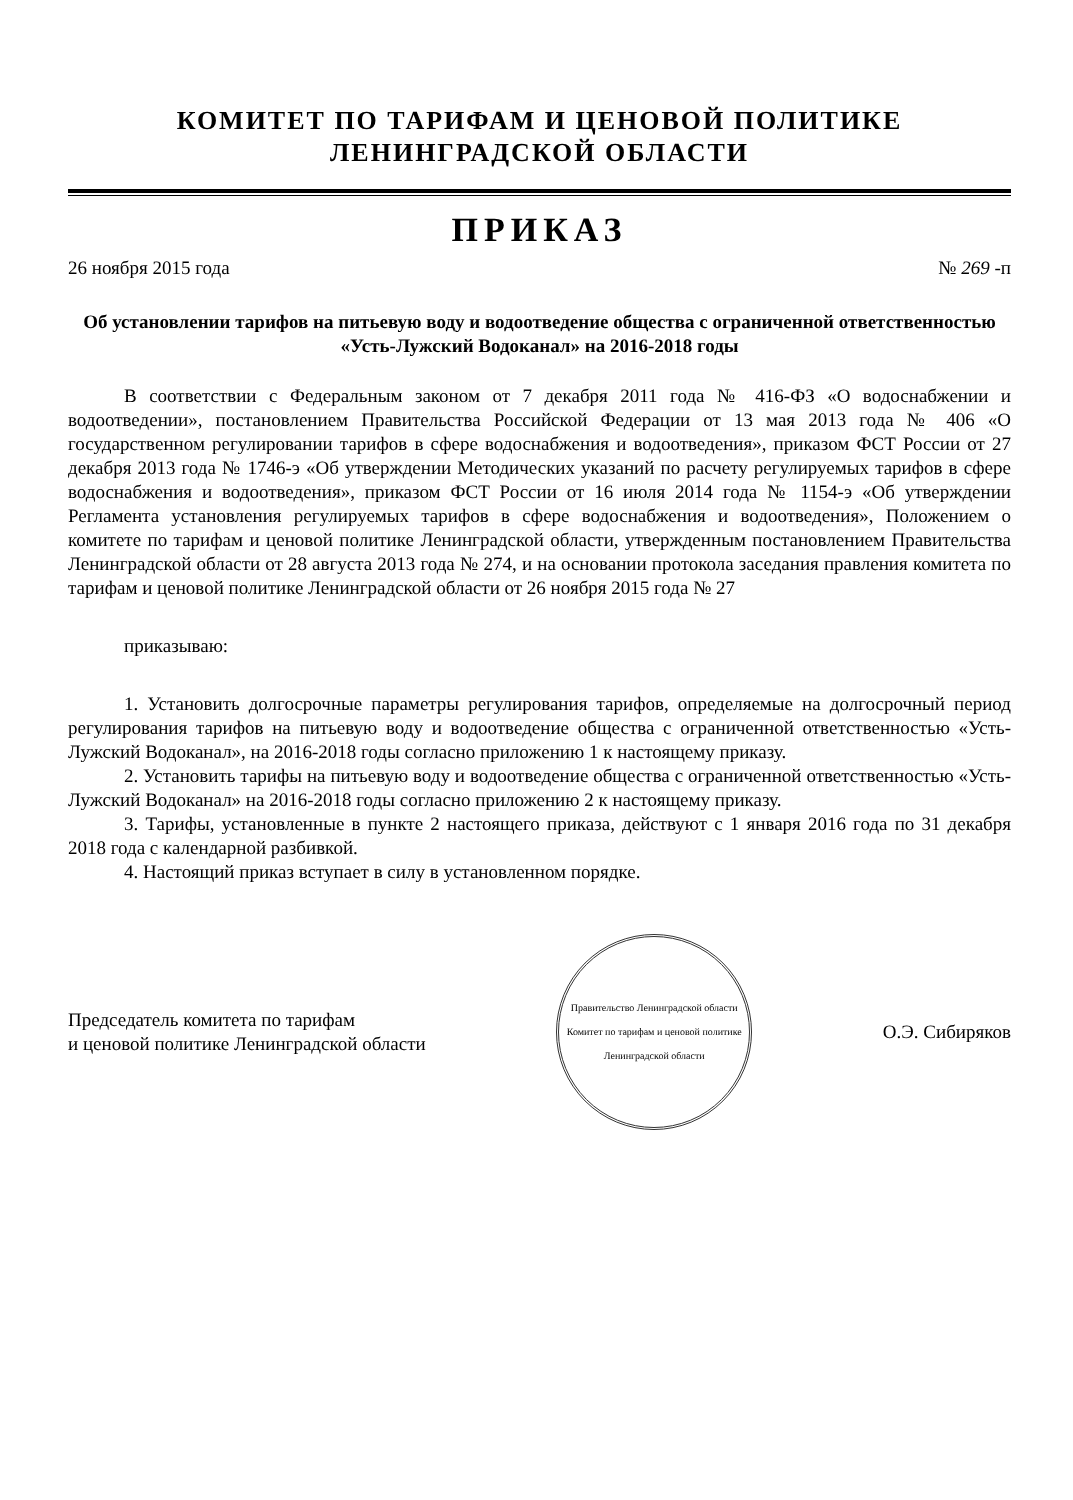КОМИТЕТ ПО ТАРИФАМ И ЦЕНОВОЙ ПОЛИТИКЕ
ЛЕНИНГРАДСКОЙ ОБЛАСТИ
ПРИКАЗ
26 ноября 2015 года № 269 -п
Об установлении тарифов на питьевую воду и водоотведение общества с ограниченной ответственностью «Усть-Лужский Водоканал» на 2016-2018 годы
В соответствии с Федеральным законом от 7 декабря 2011 года № 416-ФЗ «О водоснабжении и водоотведении», постановлением Правительства Российской Федерации от 13 мая 2013 года № 406 «О государственном регулировании тарифов в сфере водоснабжения и водоотведения», приказом ФСТ России от 27 декабря 2013 года № 1746-э «Об утверждении Методических указаний по расчету регулируемых тарифов в сфере водоснабжения и водоотведения», приказом ФСТ России от 16 июля 2014 года № 1154-э «Об утверждении Регламента установления регулируемых тарифов в сфере водоснабжения и водоотведения», Положением о комитете по тарифам и ценовой политике Ленинградской области, утвержденным постановлением Правительства Ленинградской области от 28 августа 2013 года № 274, и на основании протокола заседания правления комитета по тарифам и ценовой политике Ленинградской области от 26 ноября 2015 года № 27
приказываю:
1. Установить долгосрочные параметры регулирования тарифов, определяемые на долгосрочный период регулирования тарифов на питьевую воду и водоотведение общества с ограниченной ответственностью «Усть-Лужский Водоканал», на 2016-2018 годы согласно приложению 1 к настоящему приказу.
2. Установить тарифы на питьевую воду и водоотведение общества с ограниченной ответственностью «Усть-Лужский Водоканал» на 2016-2018 годы согласно приложению 2 к настоящему приказу.
3. Тарифы, установленные в пункте 2 настоящего приказа, действуют с 1 января 2016 года по 31 декабря 2018 года с календарной разбивкой.
4. Настоящий приказ вступает в силу в установленном порядке.
Председатель комитета по тарифам
и ценовой политике Ленинградской области
Правительство Ленинградской области
Комитет по тарифам и ценовой политике Ленинградской области
О.Э. Сибиряков